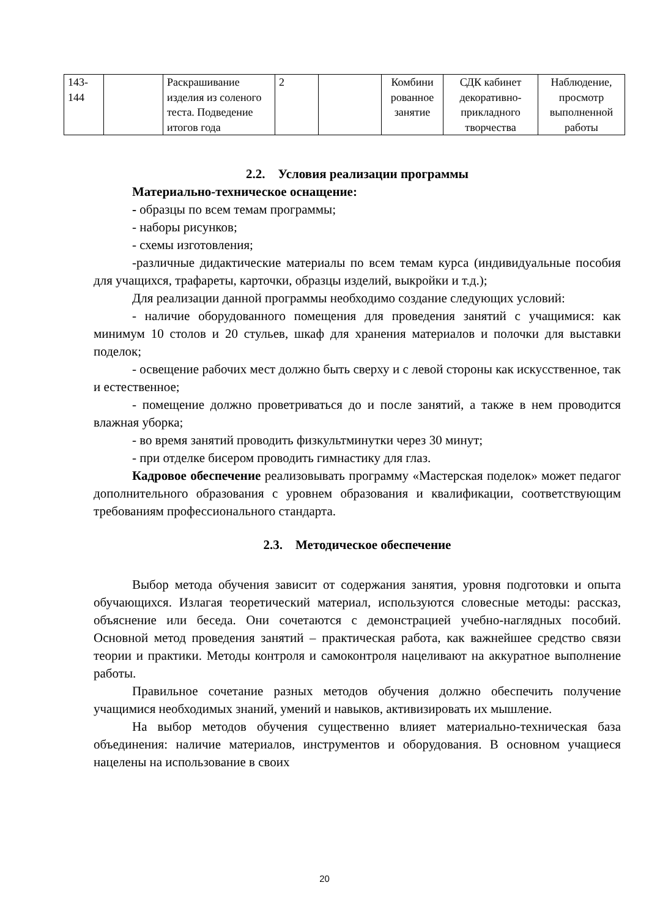| 143- 144 | | Раскрашивание изделия из соленого теста. Подведение итогов года | 2 | | Комбини рованное занятие | СДК кабинет декоративно-прикладного творчества | Наблюдение, просмотр выполненной работы |
2.2. Условия реализации программы
Материально-техническое оснащение:
- образцы по всем темам программы;
- наборы рисунков;
- схемы изготовления;
-различные дидактические материалы по всем темам курса (индивидуальные пособия для учащихся, трафареты, карточки, образцы изделий, выкройки и т.д.);
Для реализации данной программы необходимо создание следующих условий:
- наличие оборудованного помещения для проведения занятий с учащимися: как минимум 10 столов и 20 стульев, шкаф для хранения материалов и полочки для выставки поделок;
- освещение рабочих мест должно быть сверху и с левой стороны как искусственное, так и естественное;
- помещение должно проветриваться до и после занятий, а также в нем проводится влажная уборка;
- во время занятий проводить физкультминутки через 30 минут;
- при отделке бисером проводить гимнастику для глаз.
Кадровое обеспечение реализовывать программу «Мастерская поделок» может педагог дополнительного образования с уровнем образования и квалификации, соответствующим требованиям профессионального стандарта.
2.3. Методическое обеспечение
Выбор метода обучения зависит от содержания занятия, уровня подготовки и опыта обучающихся. Излагая теоретический материал, используются словесные методы: рассказ, объяснение или беседа. Они сочетаются с демонстрацией учебно-наглядных пособий. Основной метод проведения занятий – практическая работа, как важнейшее средство связи теории и практики. Методы контроля и самоконтроля нацеливают на аккуратное выполнение работы.
Правильное сочетание разных методов обучения должно обеспечить получение учащимися необходимых знаний, умений и навыков, активизировать их мышление.
На выбор методов обучения существенно влияет материально-техническая база объединения: наличие материалов, инструментов и оборудования. В основном учащиеся нацелены на использование в своих
20